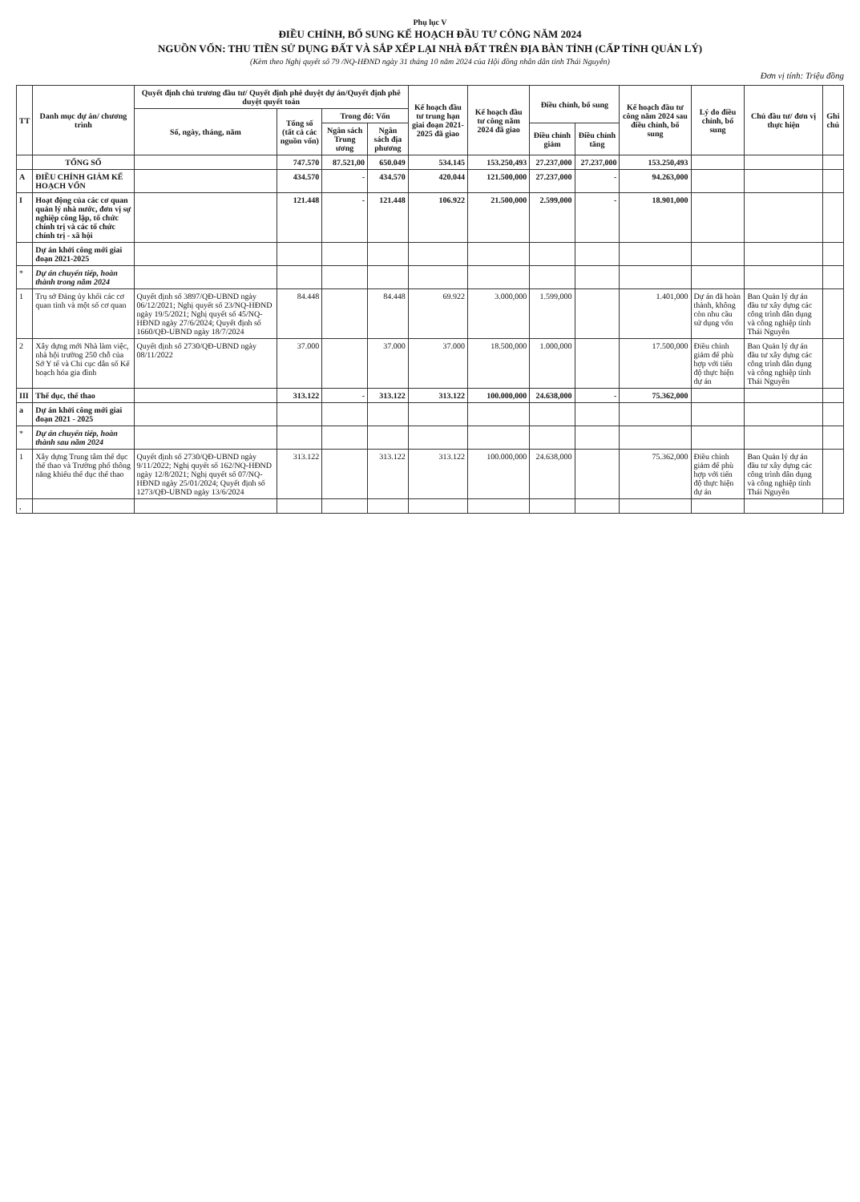Phụ lục V
ĐIỀU CHỈNH, BỔ SUNG KẾ HOẠCH ĐẦU TƯ CÔNG NĂM 2024
NGUỒN VỐN: THU TIỀN SỬ DỤNG ĐẤT VÀ SẮP XẾP LẠI NHÀ ĐẤT TRÊN ĐỊA BÀN TỈNH (CẤP TỈNH QUẢN LÝ)
(Kèm theo Nghị quyết số 79 /NQ-HĐND ngày 31 tháng 10 năm 2024 của Hội đồng nhân dân tỉnh Thái Nguyên)
Đơn vị tính: Triệu đồng
| TT | Danh mục dự án/ chương trình | Quyết định chủ trương đầu tư/ Quyết định phê duyệt dự án/Quyết định phê duyệt quyết toán | | | | Kế hoạch đầu tư trung hạn giai đoạn 2021-2025 đã giao | Kế hoạch đầu tư công năm 2024 đã giao | Điều chỉnh, bổ sung | | Kế hoạch đầu tư công năm 2024 sau điều chỉnh, bổ sung | Lý do điều chỉnh, bổ sung | Chủ đầu tư/ đơn vị thực hiện | Ghi chú |
| --- | --- | --- | --- | --- | --- | --- | --- | --- | --- | --- | --- | --- | --- |
| | | Số, ngày, tháng, năm | Tổng số (tất cả các nguồn vốn) | Trong đó: Vốn | | | | | | | | | |
| | | | | Ngân sách Trung ương | Ngân sách địa phương | | | Điều chỉnh giảm | Điều chỉnh tăng | | | | |
| | TỔNG SỐ | | 747.570 | 87.521,00 | 650.049 | 534.145 | 153.250,493 | 27.237,000 | 27.237,000 | 153.250,493 | | | |
| A | ĐIỀU CHỈNH GIẢM KẾ HOẠCH VỐN | | 434.570 | - | 434.570 | 420.044 | 121.500,000 | 27.237,000 | - | 94.263,000 | | | |
| I | Hoạt động của các cơ quan quản lý nhà nước, đơn vị sự nghiệp công lập, tổ chức chính trị và các tổ chức chính trị - xã hội | | 121.448 | - | 121.448 | 106.922 | 21.500,000 | 2.599,000 | - | 18.901,000 | | | |
| | Dự án khởi công mới giai đoạn 2021-2025 | | | | | | | | | | | | |
| * | Dự án chuyển tiếp, hoàn thành trong năm 2024 | | | | | | | | | | | | |
| 1 | Trụ sở Đảng ủy khối các cơ quan tỉnh và một số cơ quan | Quyết định số 3897/QĐ-UBND ngày 06/12/2021; Nghị quyết số 23/NQ-HĐND ngày 19/5/2021; Nghị quyết số 45/NQ-HĐND ngày 27/6/2024; Quyết định số 1660/QĐ-UBND ngày 18/7/2024 | 84.448 | | 84.448 | 69.922 | 3.000,000 | 1.599,000 | | 1.401,000 | Dự án đã hoàn thành, không còn nhu cầu sử dụng vốn | Ban Quản lý dự án đầu tư xây dựng các công trình dân dụng và công nghiệp tỉnh Thái Nguyên | |
| 2 | Xây dựng mới Nhà làm việc, nhà hội trường 250 chỗ của Sở Y tế và Chi cục dân số Kế hoạch hóa gia đình | Quyết định số 2730/QĐ-UBND ngày 08/11/2022 | 37.000 | | 37.000 | 37.000 | 18.500,000 | 1.000,000 | | 17.500,000 | Điều chỉnh giảm để phù hợp với tiến độ thực hiện dự án | Ban Quản lý dự án đầu tư xây dựng các công trình dân dụng và công nghiệp tỉnh Thái Nguyên | |
| III | Thể dục, thể thao | | 313.122 | - | 313.122 | 313.122 | 100.000,000 | 24.638,000 | - | 75.362,000 | | | |
| a | Dự án khởi công mới giai đoạn 2021 - 2025 | | | | | | | | | | | | |
| * | Dự án chuyển tiếp, hoàn thành sau năm 2024 | | | | | | | | | | | | |
| 1 | Xây dựng Trung tâm thể dục thể thao và Trường phổ thông năng khiếu thể dục thể thao | Quyết định số 2730/QĐ-UBND ngày 9/11/2022; Nghị quyết số 162/NQ-HĐND ngày 12/8/2021; Nghị quyết số 07/NQ-HĐND ngày 25/01/2024; Quyết định số 1273/QĐ-UBND ngày 13/6/2024 | 313.122 | | 313.122 | 313.122 | 100.000,000 | 24.638,000 | | 75.362,000 | Điều chỉnh giảm để phù hợp với tiến độ thực hiện dự án | Ban Quản lý dự án đầu tư xây dựng các công trình dân dụng và công nghiệp tỉnh Thái Nguyên | |
| , | | | | | | | | | | | | | |